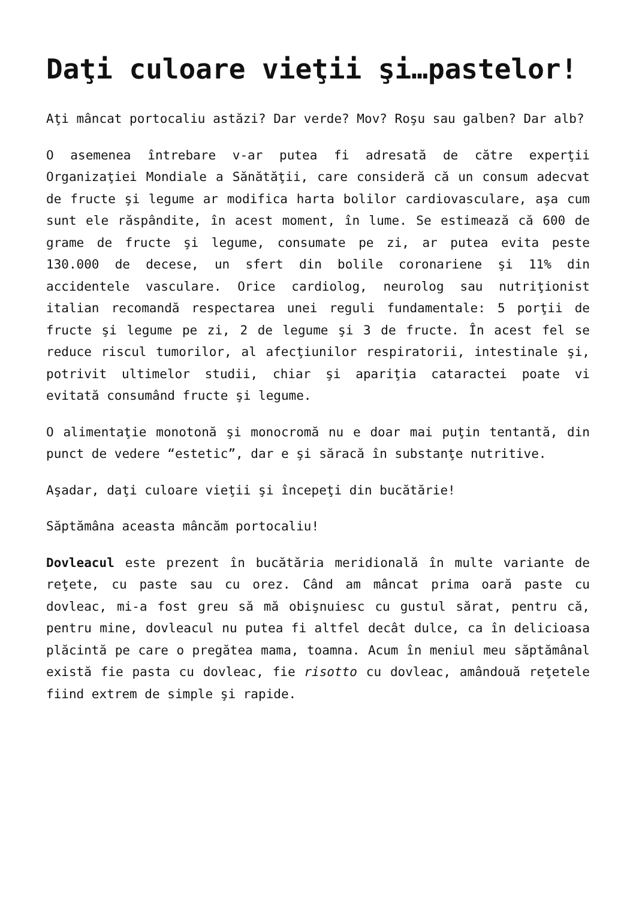Daţi culoare vieţii şi…pastelor!
Aţi mâncat portocaliu astăzi? Dar verde? Mov? Roşu sau galben? Dar alb?
O asemenea întrebare v-ar putea fi adresată de către experţii Organizaţiei Mondiale a Sănătăţii, care consideră că un consum adecvat de fructe şi legume ar modifica harta bolilor cardiovasculare, aşa cum sunt ele răspândite, în acest moment, în lume. Se estimează că 600 de grame de fructe şi legume, consumate pe zi, ar putea evita peste 130.000 de decese, un sfert din bolile coronariene şi 11% din accidentele vasculare. Orice cardiolog, neurolog sau nutriţionist italian recomandă respectarea unei reguli fundamentale: 5 porţii de fructe şi legume pe zi, 2 de legume şi 3 de fructe. În acest fel se reduce riscul tumorilor, al afecţiunilor respiratorii, intestinale şi, potrivit ultimelor studii, chiar şi apariţia cataractei poate vi evitată consumând fructe şi legume.
O alimentaţie monotonă şi monocromă nu e doar mai puţin tentantă, din punct de vedere “estetic”, dar e şi săracă în substanţe nutritive.
Aşadar, daţi culoare vieţii şi începeţi din bucătărie!
Săptămâna aceasta mâncăm portocaliu!
Dovleacul este prezent în bucătăria meridională în multe variante de reţete, cu paste sau cu orez. Când am mâncat prima oară paste cu dovleac, mi-a fost greu să mă obişnuiesc cu gustul sărat, pentru că, pentru mine, dovleacul nu putea fi altfel decât dulce, ca în delicioasa plăcintă pe care o pregătea mama, toamna. Acum în meniul meu săptămânal există fie pasta cu dovleac, fie risotto cu dovleac, amândouă reţetele fiind extrem de simple şi rapide.